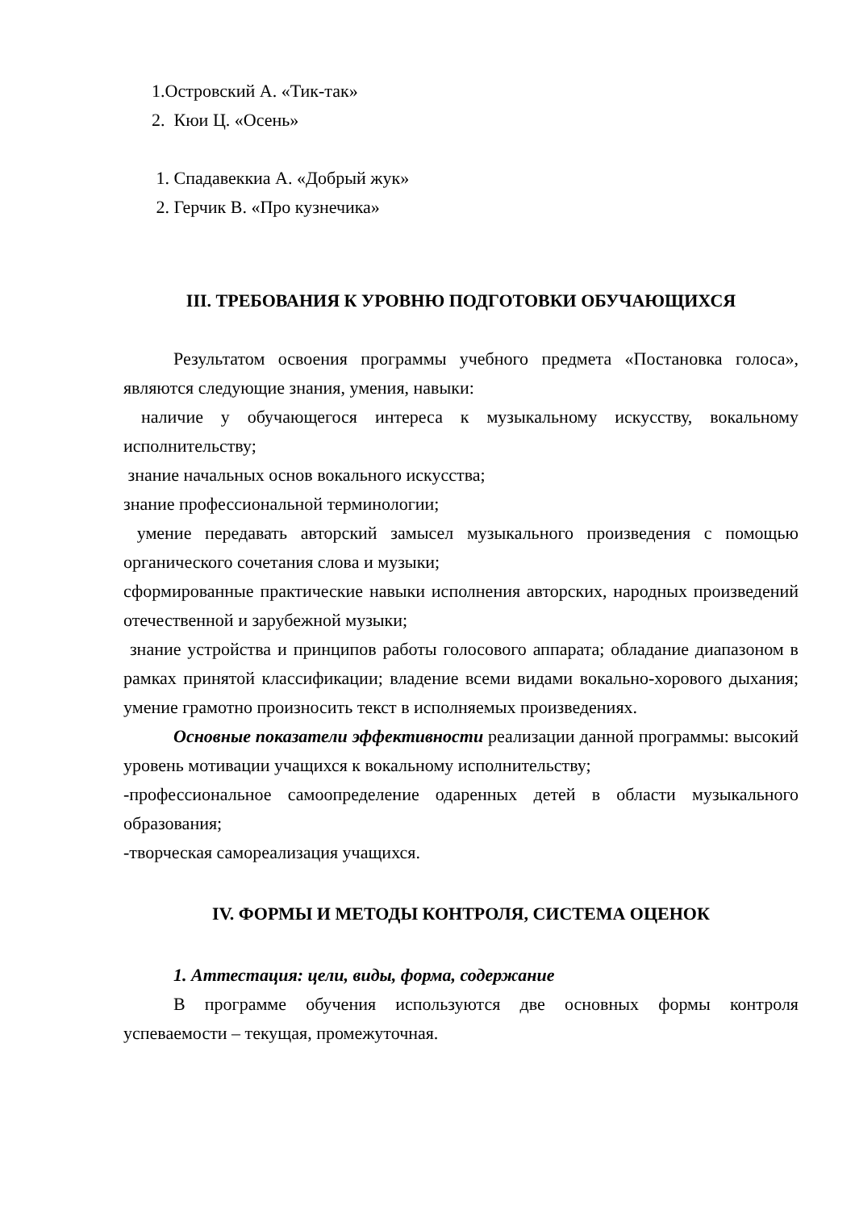1.Островский А. «Тик-так»
2. Кюи Ц. «Осень»
1. Спадавеккиа А. «Добрый жук»
2. Герчик В. «Про кузнечика»
III. ТРЕБОВАНИЯ К УРОВНЮ ПОДГОТОВКИ ОБУЧАЮЩИХСЯ
Результатом освоения программы учебного предмета «Постановка голоса», являются следующие знания, умения, навыки:
наличие у обучающегося интереса к музыкальному искусству, вокальному исполнительству;
знание начальных основ вокального искусства;
знание профессиональной терминологии;
умение передавать авторский замысел музыкального произведения с помощью органического сочетания слова и музыки;
сформированные практические навыки исполнения авторских, народных произведений отечественной и зарубежной музыки;
знание устройства и принципов работы голосового аппарата; обладание диапазоном в рамках принятой классификации; владение всеми видами вокально-хорового дыхания; умение грамотно произносить текст в исполняемых произведениях.
Основные показатели эффективности реализации данной программы: высокий уровень мотивации учащихся к вокальному исполнительству;
-профессиональное самоопределение одаренных детей в области музыкального образования;
-творческая самореализация учащихся.
IV. ФОРМЫ И МЕТОДЫ КОНТРОЛЯ, СИСТЕМА ОЦЕНОК
1. Аттестация: цели, виды, форма, содержание
В программе обучения используются две основных формы контроля успеваемости – текущая, промежуточная.